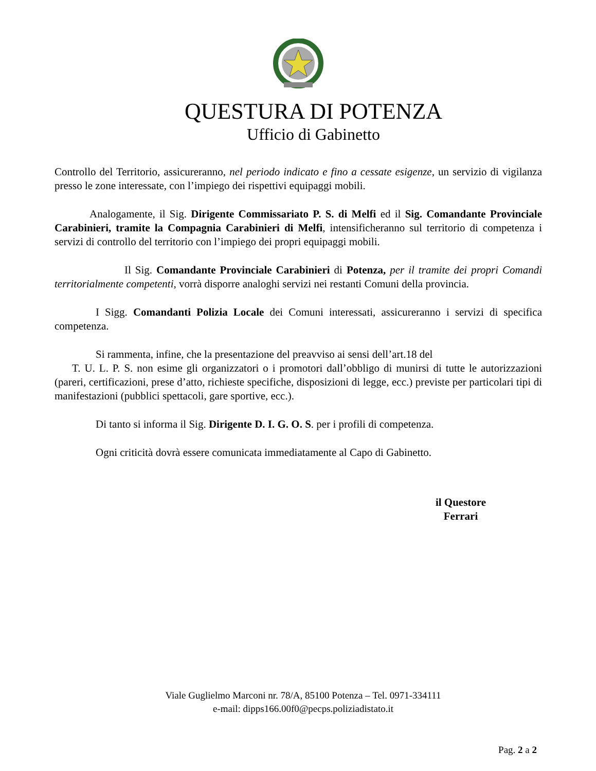QUESTURA DI POTENZA
Ufficio di Gabinetto
Controllo del Territorio, assicureranno, nel periodo indicato e fino a cessate esigenze, un servizio di vigilanza presso le zone interessate, con l’impiego dei rispettivi equipaggi mobili.
Analogamente, il Sig. Dirigente Commissariato P. S. di Melfi ed il Sig. Comandante Provinciale Carabinieri, tramite la Compagnia Carabinieri di Melfi, intensificheranno sul territorio di competenza i servizi di controllo del territorio con l’impiego dei propri equipaggi mobili.
Il Sig. Comandante Provinciale Carabinieri di Potenza, per il tramite dei propri Comandi territorialmente competenti, vorrà disporre analoghi servizi nei restanti Comuni della provincia.
I Sigg. Comandanti Polizia Locale dei Comuni interessati, assicureranno i servizi di specifica competenza.
Si rammenta, infine, che la presentazione del preavviso ai sensi dell’art.18 del
T. U. L. P. S. non esime gli organizzatori o i promotori dall’obbligo di munirsi di tutte le autorizzazioni (pareri, certificazioni, prese d’atto, richieste specifiche, disposizioni di legge, ecc.) previste per particolari tipi di manifestazioni (pubblici spettacoli, gare sportive, ecc.).
Di tanto si informa il Sig. Dirigente D. I. G. O. S. per i profili di competenza.
Ogni criticità dovrà essere comunicata immediatamente al Capo di Gabinetto.
il Questore
Ferrari
Viale Guglielmo Marconi nr. 78/A, 85100 Potenza – Tel. 0971-334111
e-mail: dipps166.00f0@pecps.poliziadistato.it
Pag. 2 a 2